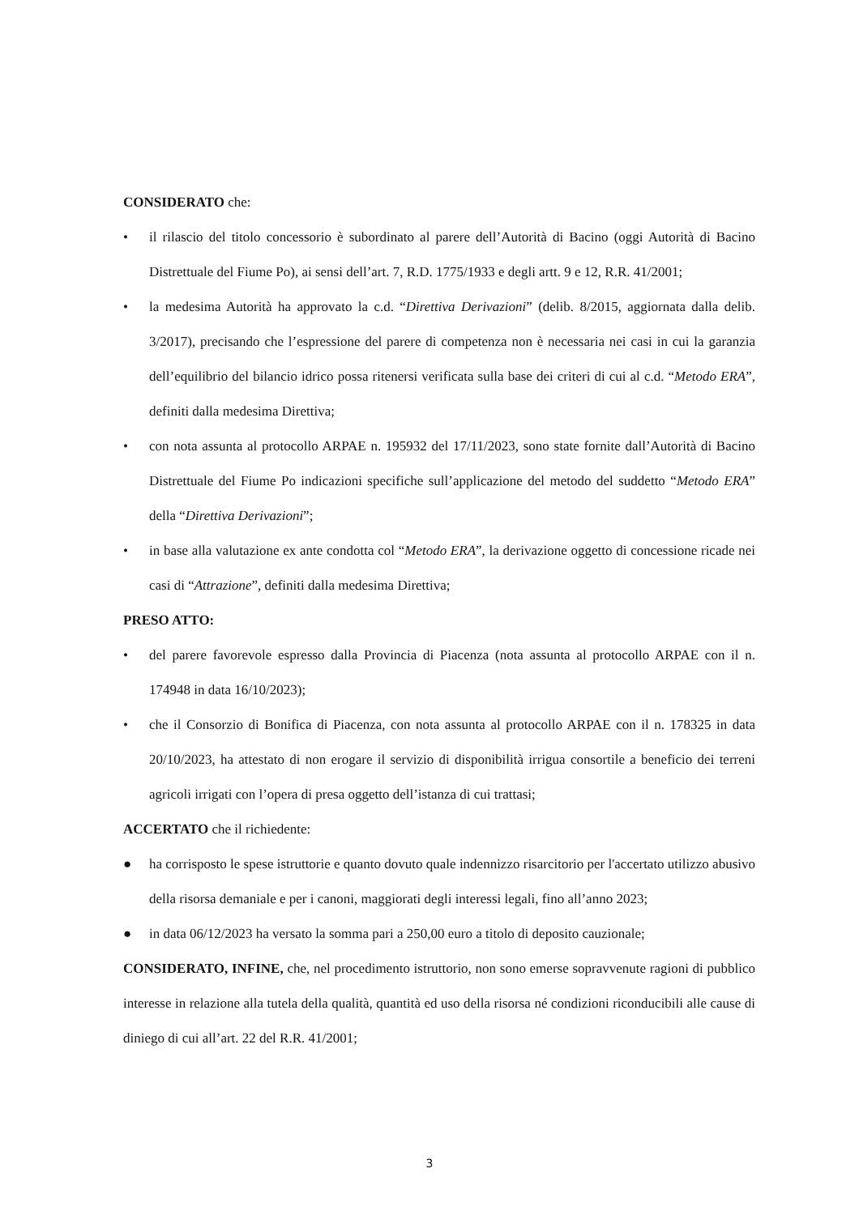CONSIDERATO che:
• il rilascio del titolo concessorio è subordinato al parere dell’Autorità di Bacino (oggi Autorità di Bacino Distrettuale del Fiume Po), ai sensi dell’art. 7, R.D. 1775/1933 e degli artt. 9 e 12, R.R. 41/2001;
• la medesima Autorità ha approvato la c.d. “Direttiva Derivazioni” (delib. 8/2015, aggiornata dalla delib. 3/2017), precisando che l’espressione del parere di competenza non è necessaria nei casi in cui la garanzia dell’equilibrio del bilancio idrico possa ritenersi verificata sulla base dei criteri di cui al c.d. “Metodo ERA”, definiti dalla medesima Direttiva;
• con nota assunta al protocollo ARPAE n. 195932 del 17/11/2023, sono state fornite dall’Autorità di Bacino Distrettuale del Fiume Po indicazioni specifiche sull’applicazione del metodo del suddetto “Metodo ERA” della “Direttiva Derivazioni”;
• in base alla valutazione ex ante condotta col “Metodo ERA”, la derivazione oggetto di concessione ricade nei casi di “Attrazione”, definiti dalla medesima Direttiva;
PRESO ATTO:
• del parere favorevole espresso dalla Provincia di Piacenza (nota assunta al protocollo ARPAE con il n. 174948 in data 16/10/2023);
• che il Consorzio di Bonifica di Piacenza, con nota assunta al protocollo ARPAE con il n. 178325 in data 20/10/2023, ha attestato di non erogare il servizio di disponibilità irrigua consortile a beneficio dei terreni agricoli irrigati con l’opera di presa oggetto dell’istanza di cui trattasi;
ACCERTATO che il richiedente:
● ha corrisposto le spese istruttorie e quanto dovuto quale indennizzo risarcitorio per l'accertato utilizzo abusivo della risorsa demaniale e per i canoni, maggiorati degli interessi legali, fino all’anno 2023;
● in data 06/12/2023 ha versato la somma pari a 250,00 euro a titolo di deposito cauzionale;
CONSIDERATO, INFINE, che, nel procedimento istruttorio, non sono emerse sopravvenute ragioni di pubblico interesse in relazione alla tutela della qualità, quantità ed uso della risorsa né condizioni riconducibili alle cause di diniego di cui all’art. 22 del R.R. 41/2001;
3